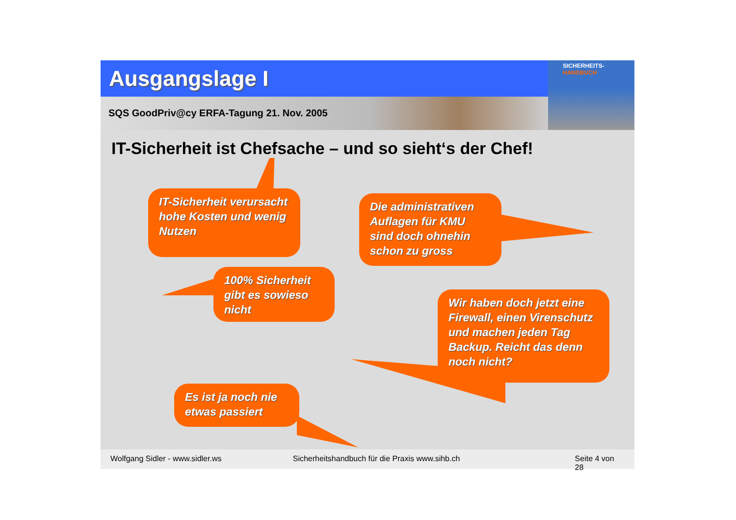Ausgangslage I
SQS GoodPriv@cy ERFA-Tagung 21. Nov. 2005
SICHERHEITS-
HANDBUCH
IT-Sicherheit ist Chefsache – und so sieht‘s der Chef!
IT-Sicherheit verursacht hohe Kosten und wenig Nutzen
Die administrativen Auflagen für KMU sind doch ohnehin schon zu gross
100% Sicherheit gibt es sowieso nicht
Wir haben doch jetzt eine Firewall, einen Virenschutz und machen jeden Tag Backup. Reicht das denn noch nicht?
Es ist ja noch nie etwas passiert
Wolfgang Sidler - www.sidler.ws Sicherheitshandbuch für die Praxis www.sihb.ch Seite 4 von 28